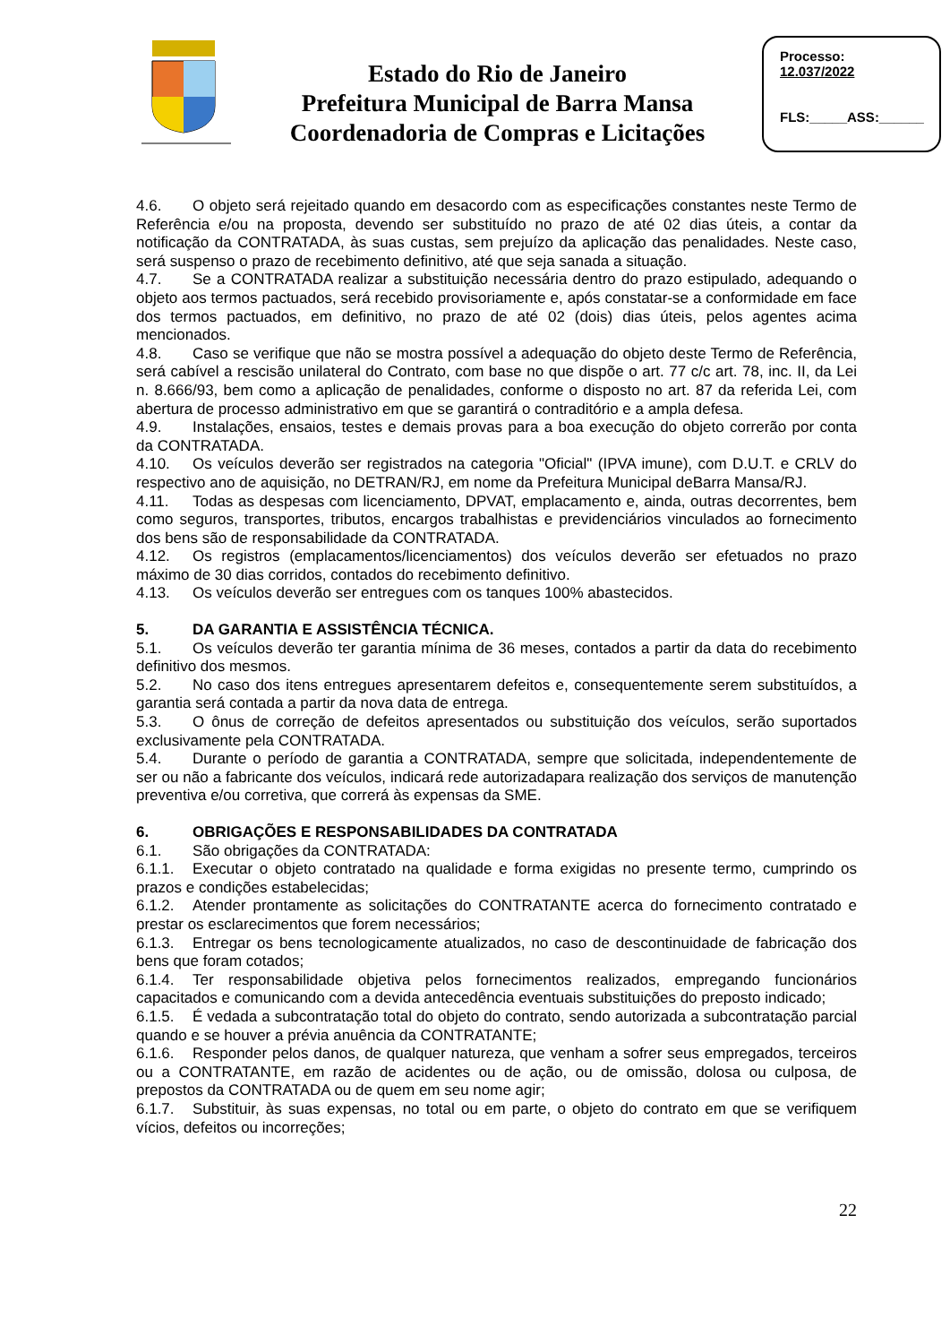Estado do Rio de Janeiro
Prefeitura Municipal de Barra Mansa
Coordenadoria de Compras e Licitações
Processo:
12.037/2022
FLS:_____ASS:______
4.6. O objeto será rejeitado quando em desacordo com as especificações constantes neste Termo de Referência e/ou na proposta, devendo ser substituído no prazo de até 02 dias úteis, a contar da notificação da CONTRATADA, às suas custas, sem prejuízo da aplicação das penalidades. Neste caso, será suspenso o prazo de recebimento definitivo, até que seja sanada a situação.
4.7. Se a CONTRATADA realizar a substituição necessária dentro do prazo estipulado, adequando o objeto aos termos pactuados, será recebido provisoriamente e, após constatar-se a conformidade em face dos termos pactuados, em definitivo, no prazo de até 02 (dois) dias úteis, pelos agentes acima mencionados.
4.8. Caso se verifique que não se mostra possível a adequação do objeto deste Termo de Referência, será cabível a rescisão unilateral do Contrato, com base no que dispõe o art. 77 c/c art. 78, inc. II, da Lei n. 8.666/93, bem como a aplicação de penalidades, conforme o disposto no art. 87 da referida Lei, com abertura de processo administrativo em que se garantirá o contraditório e a ampla defesa.
4.9. Instalações, ensaios, testes e demais provas para a boa execução do objeto correrão por conta da CONTRATADA.
4.10. Os veículos deverão ser registrados na categoria "Oficial" (IPVA imune), com D.U.T. e CRLV do respectivo ano de aquisição, no DETRAN/RJ, em nome da Prefeitura Municipal deBarra Mansa/RJ.
4.11. Todas as despesas com licenciamento, DPVAT, emplacamento e, ainda, outras decorrentes, bem como seguros, transportes, tributos, encargos trabalhistas e previdenciários vinculados ao fornecimento dos bens são de responsabilidade da CONTRATADA.
4.12. Os registros (emplacamentos/licenciamentos) dos veículos deverão ser efetuados no prazo máximo de 30 dias corridos, contados do recebimento definitivo.
4.13. Os veículos deverão ser entregues com os tanques 100% abastecidos.
5. DA GARANTIA E ASSISTÊNCIA TÉCNICA.
5.1. Os veículos deverão ter garantia mínima de 36 meses, contados a partir da data do recebimento definitivo dos mesmos.
5.2. No caso dos itens entregues apresentarem defeitos e, consequentemente serem substituídos, a garantia será contada a partir da nova data de entrega.
5.3. O ônus de correção de defeitos apresentados ou substituição dos veículos, serão suportados exclusivamente pela CONTRATADA.
5.4. Durante o período de garantia a CONTRATADA, sempre que solicitada, independentemente de ser ou não a fabricante dos veículos, indicará rede autorizadapara realização dos serviços de manutenção preventiva e/ou corretiva, que correrá às expensas da SME.
6. OBRIGAÇÕES E RESPONSABILIDADES DA CONTRATADA
6.1. São obrigações da CONTRATADA:
6.1.1. Executar o objeto contratado na qualidade e forma exigidas no presente termo, cumprindo os prazos e condições estabelecidas;
6.1.2. Atender prontamente as solicitações do CONTRATANTE acerca do fornecimento contratado e prestar os esclarecimentos que forem necessários;
6.1.3. Entregar os bens tecnologicamente atualizados, no caso de descontinuidade de fabricação dos bens que foram cotados;
6.1.4. Ter responsabilidade objetiva pelos fornecimentos realizados, empregando funcionários capacitados e comunicando com a devida antecedência eventuais substituições do preposto indicado;
6.1.5. É vedada a subcontratação total do objeto do contrato, sendo autorizada a subcontratação parcial quando e se houver a prévia anuência da CONTRATANTE;
6.1.6. Responder pelos danos, de qualquer natureza, que venham a sofrer seus empregados, terceiros ou a CONTRATANTE, em razão de acidentes ou de ação, ou de omissão, dolosa ou culposa, de prepostos da CONTRATADA ou de quem em seu nome agir;
6.1.7. Substituir, às suas expensas, no total ou em parte, o objeto do contrato em que se verifiquem vícios, defeitos ou incorreções;
22